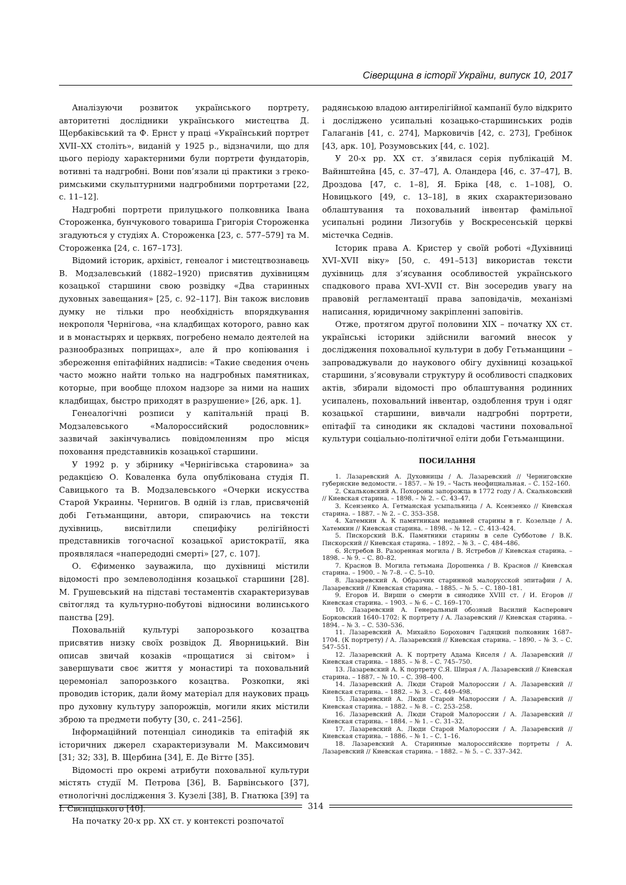Сіверщина в історії України, випуск 10, 2017
Аналізуючи розвиток українського портрету, авторитетні дослідники українського мистецтва Д. Щербаківський та Ф. Ернст у праці «Український портрет XVII–XX століть», виданій у 1925 р., відзначили, що для цього періоду характерними були портрети фундаторів, вотивні та надгробні. Вони пов’язали ці практики з греко-римськими скульптурними надгробними портретами [22, с. 11–12].
Надгробні портрети прилуцького полковника Івана Стороженка, бунчукового товариша Григорія Стороженка згадуються у студіях А. Стороженка [23, с. 577–579] та М. Стороженка [24, с. 167–173].
Відомий історик, архівіст, генеалог і мистецтвознавець В. Модзалевський (1882–1920) присвятив духівницям козацької старшини свою розвідку «Два старинных духовных завещания» [25, с. 92–117]. Він також висловив думку не тільки про необхідність впорядкування некрополя Чернігова, «на кладбищах которого, равно как и в монастырях и церквях, погребено немало деятелей на разнообразных поприщах», але й про копіювання і збереження епітафійних надписів: «Такие сведения очень часто можно найти только на надгробных памятниках, которые, при вообще плохом надзоре за ними на наших кладбищах, быстро приходят в разрушение» [26, арк. 1].
Генеалогічні розписи у капітальній праці В. Модзалевського «Малороссийский родословник» зазвичай закінчувались повідомленням про місця поховання представників козацької старшини.
У 1992 р. у збірнику «Чернігівська старовина» за редакцією О. Коваленка була опублікована студія П. Савицького та В. Модзалевського «Очерки искусства Старой Украины. Чернигов. В одній із глав, присвяченій добі Гетьманщини, автори, спираючись на тексти духівниць, висвітлили специфіку релігійності представників тогочасної козацької аристократії, яка проявлялася «напередодні смерті» [27, с. 107].
О. Єфименко зауважила, що духівниці містили відомості про землеволодіння козацької старшини [28]. М. Грушевський на підставі тестаментів схарактеризував світогляд та культурно-побутові відносини волинського панства [29].
Поховальній культурі запорозького козацтва присвятив низку своїх розвідок Д. Яворницький. Він описав звичай козаків «прощатися зі світом» і завершувати своє життя у монастирі та поховальний церемоніал запорозького козацтва. Розкопки, які проводив історик, дали йому матеріал для наукових праць про духовну культуру запорожців, могили яких містили зброю та предмети побуту [30, с. 241–256].
Інформаційний потенціал синодиків та епітафій як історичних джерел схарактеризували М. Максимович [31; 32; 33], В. Щербина [34], Е. Де Вітте [35].
Відомості про окремі атрибути поховальної культури містять студії М. Петрова [36], В. Барвінського [37], етнологічні дослідження З. Кузелі [38], В. Гнатюка [39] та І. Свєнціцького [40].
На початку 20-х рр. XX ст. у контексті розпочатої
радянською владою антирелігійної кампанії було відкрито і досліджено усипальні козацько-старшинських родів Галаганів [41, с. 274], Марковичів [42, с. 273], Гребінок [43, арк. 10], Розумовських [44, с. 102].
У 20-х рр. XX ст. з’явилася серія публікацій М. Вайнштейна [45, с. 37–47], А. Оландера [46, с. 37–47], В. Дроздова [47, с. 1–8], Я. Бріка [48, с. 1–108], О. Новицького [49, с. 13–18], в яких схарактеризовано облаштування та поховальний інвентар фамільної усипальні родини Лизогубів у Воскресенській церкві містечка Седнів.
Історик права А. Кристер у своїй роботі «Духівниці XVI–XVII віку» [50, с. 491–513] використав тексти духівниць для з’ясування особливостей українського спадкового права XVI–XVII ст. Він зосередив увагу на правовій регламентації права заповідачів, механізмі написання, юридичному закріпленні заповітів.
Отже, протягом другої половини XIX – початку XX ст. українські історики здійснили вагомий внесок у дослідження поховальної культури в добу Гетьманщини – запроваджували до наукового обігу духівниці козацької старшини, з’ясовували структуру й особливості спадкових актів, збирали відомості про облаштування родинних усипалень, поховальний інвентар, оздоблення трун і одяг козацької старшини, вивчали надгробні портрети, епітафії та синодики як складові частини поховальної культури соціально-політичної еліти доби Гетьманщини.
ПОСИЛАННЯ
1. Лазаревский А. Духовницы / А. Лазаревский // Черниговские губернские ведомости. – 1857. – № 19. – Часть неофициальная. – С. 152–160.
2. Скальковский А. Похороны запорожца в 1772 году / А. Скальковский // Киевская старина. – 1898. – № 2. – С. 43–47.
3. Ксензенко А. Гетманская усыпальница / А. Ксензенко // Киевская старина. – 1887. – № 2. – С. 353–358.
4. Хатемкин А. К памятникам недавней старины в г. Козельце / А. Хатемкин // Киевская старина. – 1898. – № 12. – С. 413–424.
5. Пискорский В.К. Памятники старины в селе Субботове / В.К. Пискорский // Киевская старина. – 1892. – № 3. – С. 484–486.
6. Ястребов В. Разоренная могила / В. Ястребов // Киевская старина. – 1898. – № 9. – С. 80–82.
7. Краснов В. Могила гетьмана Дорошенка / В. Краснов // Киевская старина. – 1900. – № 7–8. – С. 5–10.
8. Лазаревский А. Образчик старинной малорусской эпитафии / А. Лазаревский // Киевская старина. – 1885. – № 5. – С. 180–181.
9. Егоров И. Вирши о смерти в синодике XVIII ст. / И. Егоров // Киевская старина. – 1903. – № 6. – С. 169–170.
10. Лазаревский А. Генеральный обозный Василий Касперович Борковский 1640–1702: К портрету / А. Лазаревский // Киевская старина. – 1894. – № 3. – С. 530–536.
11. Лазаревский А. Михайло Борохович Гадяцкий полковник 1687–1704. (К портрету) / А. Лазаревский // Киевская старина. – 1890. – № 3. – С. 547–551.
12. Лазаревский А. К портрету Адама Киселя / А. Лазаревский // Киевская старина. – 1885. – № 8. – С. 745–750.
13. Лазаревский А. К портрету С.Я. Ширая / А. Лазаревский // Киевская старина. – 1887. – № 10. – С. 398–400.
14. Лазаревский А. Люди Старой Малороссии / А. Лазаревский // Киевская старина. – 1882. – № 3. – С. 449–498.
15. Лазаревский А. Люди Старой Малороссии / А. Лазаревский // Киевская старина. – 1882. – № 8. – С. 253–258.
16. Лазаревский А. Люди Старой Малороссии / А. Лазаревский // Киевская старина. – 1884. – № 1. – С. 31–32.
17. Лазаревский А. Люди Старой Малороссии / А. Лазаревский // Киевская старина. – 1886. – № 1. – С. 1–16.
18. Лазаревский А. Старинные малороссийские портреты / А. Лазаревский // Киевская старина. – 1882. – № 5. – С. 337–342.
314